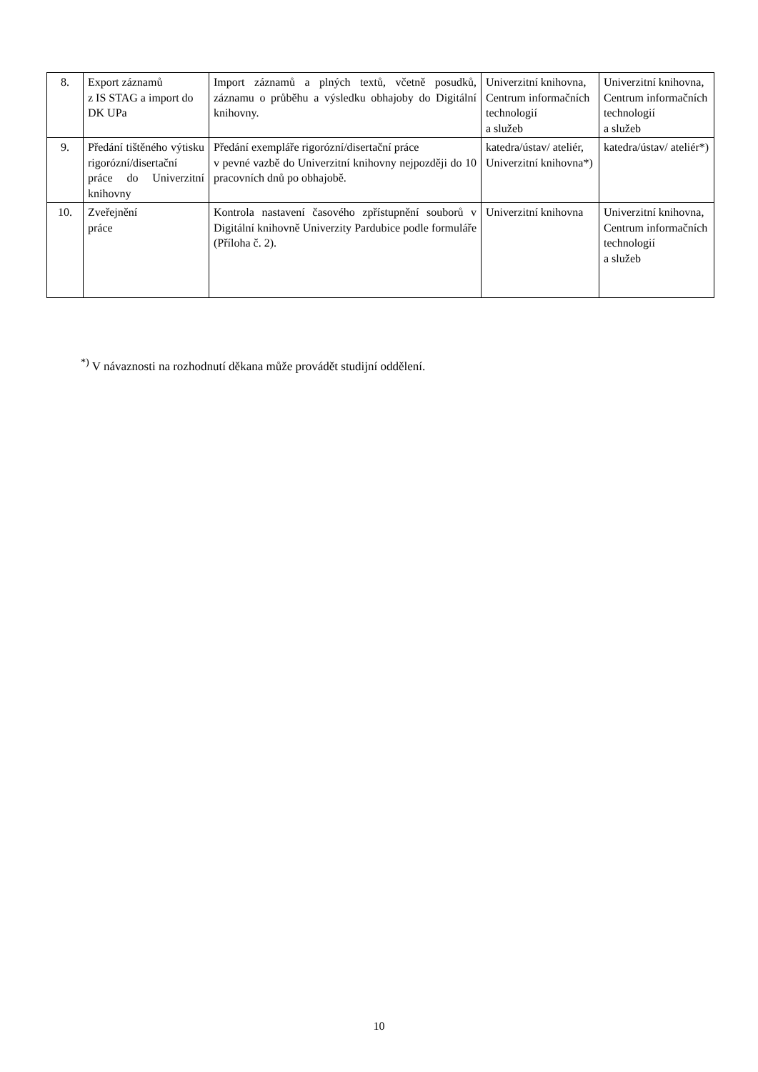| 8. | Export záznamů z IS STAG a import do DK UPa | Import záznamů a plných textů, včetně posudků, záznamu o průběhu a výsledku obhajoby do Digitální knihovny. | Univerzitní knihovna, Centrum informačních technologií a služeb | Univerzitní knihovna, Centrum informačních technologií a služeb |
| 9. | Předání tištěného výtisku rigorózní/disertační práce do Univerzitní knihovny | Předání exempláře rigorózní/disertační práce v pevné vazbě do Univerzitní knihovny nejpozději do 10 pracovních dnů po obhajobě. | katedra/ústav/ ateliér, Univerzitní knihovna*) | katedra/ústav/ ateliér*) |
| 10. | Zveřejnění práce | Kontrola nastavení časového zpřístupnění souborů v Digitální knihovně Univerzity Pardubice podle formuláře (Příloha č. 2). | Univerzitní knihovna | Univerzitní knihovna, Centrum informačních technologií a služeb |
<sup>*)</sup> V návaznosti na rozhodnutí děkana může provádět studijní oddělení.
10